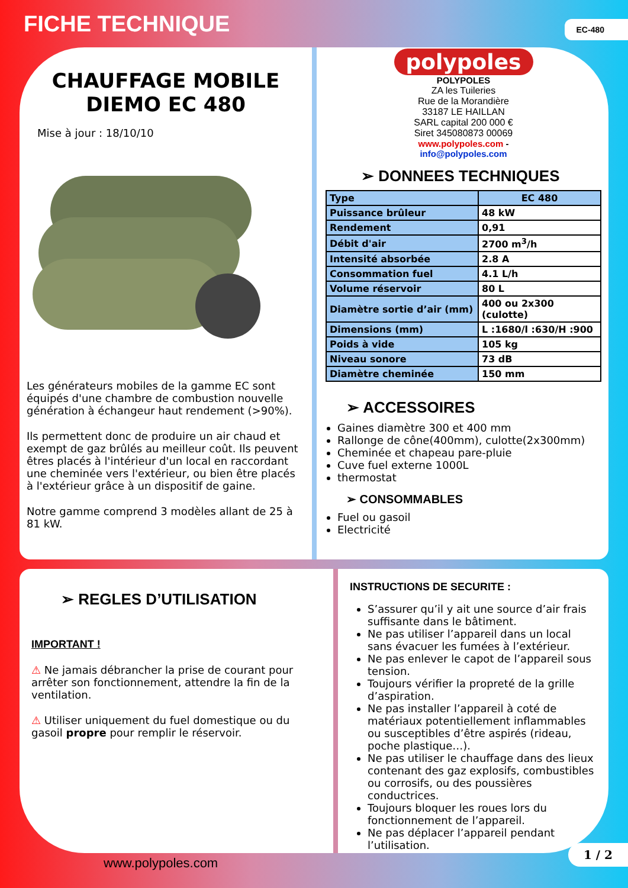FICHE TECHNIQUE
EC-480
CHAUFFAGE MOBILE
DIEMO EC 480
Mise à jour : 18/10/10
Les générateurs mobiles de la gamme EC sont équipés d'une chambre de combustion nouvelle génération à échangeur haut rendement (>90%).
Ils permettent donc de produire un air chaud et exempt de gaz brûlés au meilleur coût. Ils peuvent êtres placés à l'intérieur d'un local en raccordant une cheminée vers l'extérieur, ou bien être placés à l'extérieur grâce à un dispositif de gaine.
Notre gamme comprend 3 modèles allant de 25 à 81 kW.
polypoles
POLYPOLES
ZA les Tuileries
Rue de la Morandière
33187 LE HAILLAN
SARL capital 200 000 €
Siret 345080873 00069
www.polypoles.com -
info@polypoles.com
➢ DONNEES TECHNIQUES
| Type | EC 480 |
| Puissance brûleur | 48 kW |
| Rendement | 0,91 |
| Débit d'air | 2700 m<sup>3</sup>/h |
| Intensité absorbée | 2.8 A |
| Consommation fuel | 4.1 L/h |
| Volume réservoir | 80 L |
| Diamètre sortie d’air (mm) | 400 ou 2x300 (culotte) |
| Dimensions (mm) | L :1680/l :630/H :900 |
| Poids à vide | 105 kg |
| Niveau sonore | 73 dB |
| Diamètre cheminée | 150 mm |
➢ ACCESSOIRES
Gaines diamètre 300 et 400 mm
Rallonge de cône(400mm), culotte(2x300mm)
Cheminée et chapeau pare-pluie
Cuve fuel externe 1000L
thermostat
➢ CONSOMMABLES
Fuel ou gasoil
Electricité
➢ REGLES D’UTILISATION
IMPORTANT !
⚠ Ne jamais débrancher la prise de courant pour arrêter son fonctionnement, attendre la fin de la ventilation.
⚠ Utiliser uniquement du fuel domestique ou du gasoil propre pour remplir le réservoir.
INSTRUCTIONS DE SECURITE :
S’assurer qu’il y ait une source d’air frais suffisante dans le bâtiment.
Ne pas utiliser l’appareil dans un local sans évacuer les fumées à l’extérieur.
Ne pas enlever le capot de l’appareil sous tension.
Toujours vérifier la propreté de la grille d’aspiration.
Ne pas installer l’appareil à coté de matériaux potentiellement inflammables ou susceptibles d’être aspirés (rideau, poche plastique…).
Ne pas utiliser le chauffage dans des lieux contenant des gaz explosifs, combustibles ou corrosifs, ou des poussières conductrices.
Toujours bloquer les roues lors du fonctionnement de l’appareil.
Ne pas déplacer l’appareil pendant l’utilisation.
www.polypoles.com
1 / 2